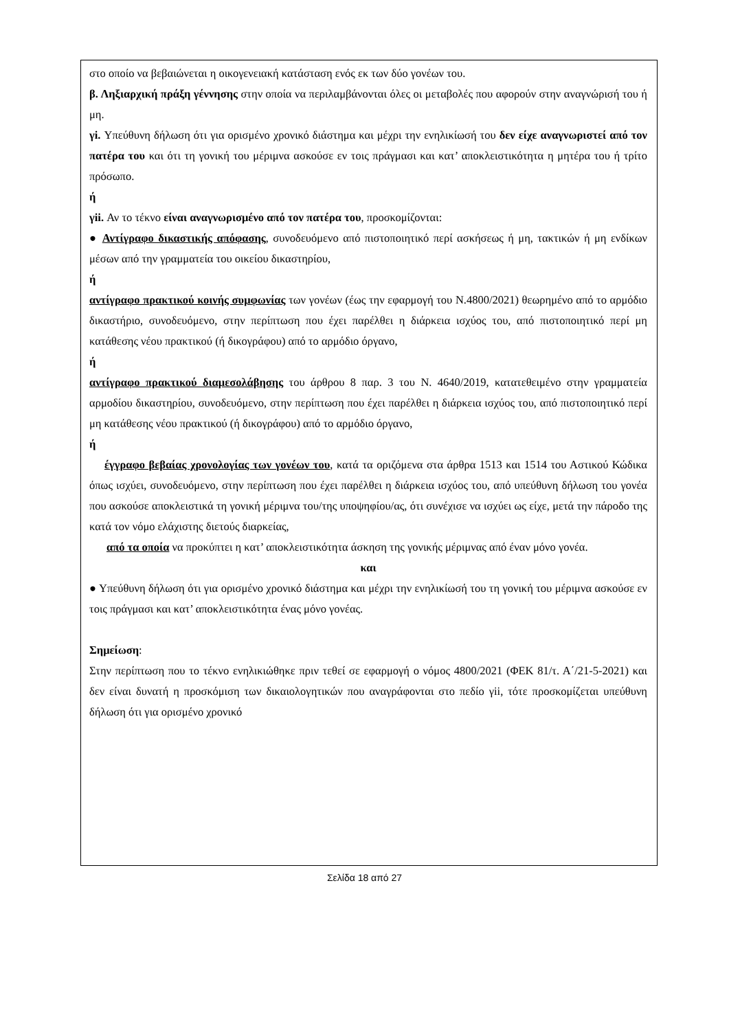στο οποίο να βεβαιώνεται η οικογενειακή κατάσταση ενός εκ των δύο γονέων του.
β. Ληξιαρχική πράξη γέννησης στην οποία να περιλαμβάνονται όλες οι μεταβολές που αφορούν στην αναγνώρισή του ή μη.
γi. Υπεύθυνη δήλωση ότι για ορισμένο χρονικό διάστημα και μέχρι την ενηλικίωσή του δεν είχε αναγνωριστεί από τον πατέρα του και ότι τη γονική του μέριμνα ασκούσε εν τοις πράγμασι και κατ’ αποκλειστικότητα η μητέρα του ή τρίτο πρόσωπο.
ή
γii. Αν το τέκνο είναι αναγνωρισμένο από τον πατέρα του, προσκομίζονται:
● Αντίγραφο δικαστικής απόφασης, συνοδευόμενο από πιστοποιητικό περί ασκήσεως ή μη, τακτικών ή μη ενδίκων μέσων από την γραμματεία του οικείου δικαστηρίου,
ή
αντίγραφο πρακτικού κοινής συμφωνίας των γονέων (έως την εφαρμογή του Ν.4800/2021) θεωρημένο από το αρμόδιο δικαστήριο, συνοδευόμενο, στην περίπτωση που έχει παρέλθει η διάρκεια ισχύος του, από πιστοποιητικό περί μη κατάθεσης νέου πρακτικού (ή δικογράφου) από το αρμόδιο όργανο,
ή
αντίγραφο πρακτικού διαμεσολάβησης του άρθρου 8 παρ. 3 του Ν. 4640/2019, κατατεθειμένο στην γραμματεία αρμοδίου δικαστηρίου, συνοδευόμενο, στην περίπτωση που έχει παρέλθει η διάρκεια ισχύος του, από πιστοποιητικό περί μη κατάθεσης νέου πρακτικού (ή δικογράφου) από το αρμόδιο όργανο,
ή
έγγραφο βεβαίας χρονολογίας των γονέων του, κατά τα οριζόμενα στα άρθρα 1513 και 1514 του Αστικού Κώδικα όπως ισχύει, συνοδευόμενο, στην περίπτωση που έχει παρέλθει η διάρκεια ισχύος του, από υπεύθυνη δήλωση του γονέα που ασκούσε αποκλειστικά τη γονική μέριμνα του/της υποψηφίου/ας, ότι συνέχισε να ισχύει ως είχε, μετά την πάροδο της κατά τον νόμο ελάχιστης διετούς διαρκείας,
από τα οποία να προκύπτει η κατ’ αποκλειστικότητα άσκηση της γονικής μέριμνας από έναν μόνο γονέα.
και
● Υπεύθυνη δήλωση ότι για ορισμένο χρονικό διάστημα και μέχρι την ενηλικίωσή του τη γονική του μέριμνα ασκούσε εν τοις πράγμασι και κατ’ αποκλειστικότητα ένας μόνο γονέας.
Σημείωση:
Στην περίπτωση που το τέκνο ενηλικιώθηκε πριν τεθεί σε εφαρμογή ο νόμος 4800/2021 (ΦΕΚ 81/τ. Α΄/21-5-2021) και δεν είναι δυνατή η προσκόμιση των δικαιολογητικών που αναγράφονται στο πεδίο γii, τότε προσκομίζεται υπεύθυνη δήλωση ότι για ορισμένο χρονικό
Σελίδα 18 από 27